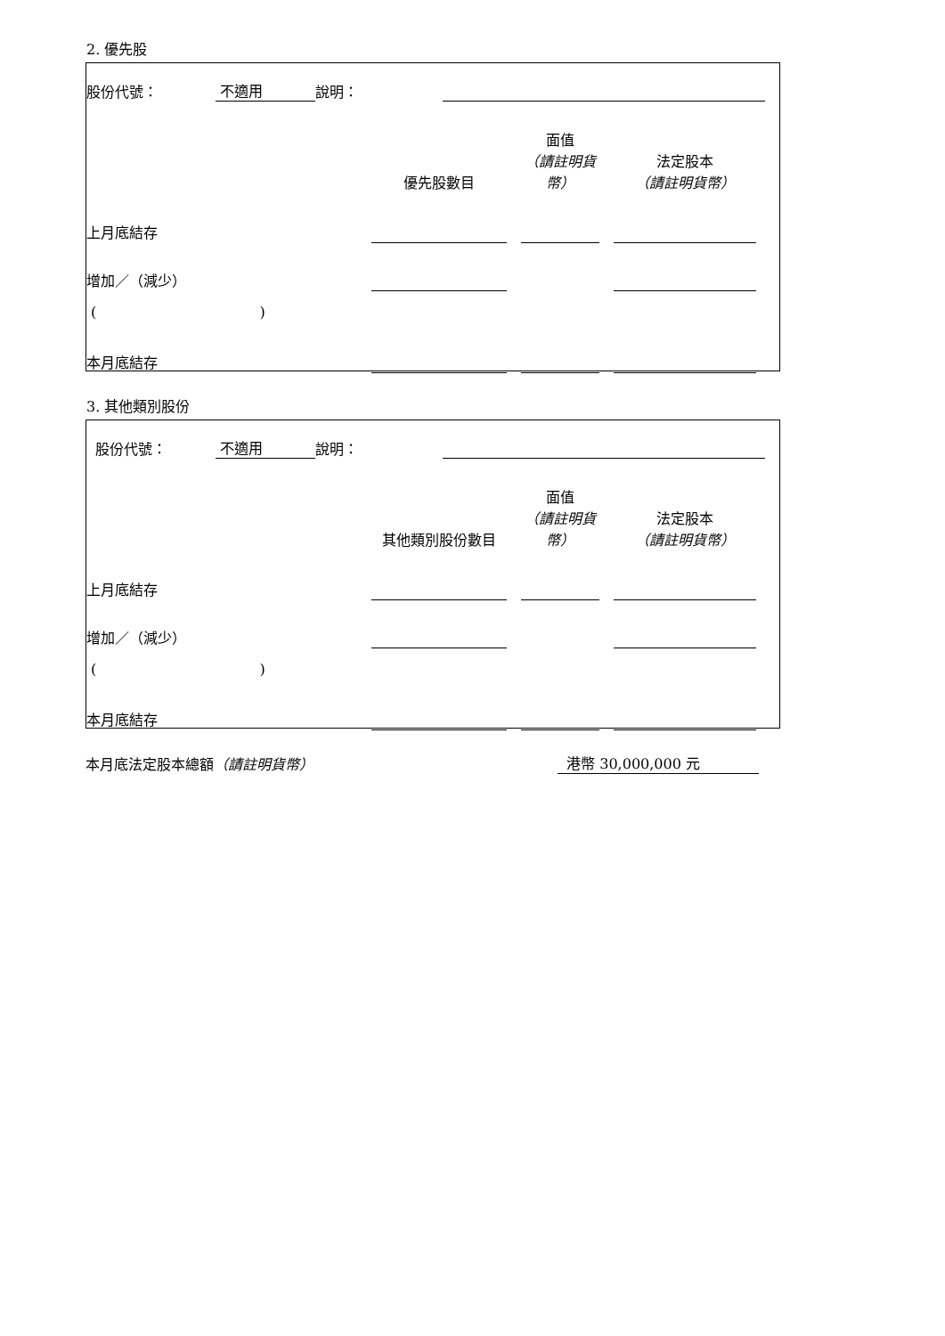2. 優先股
| 股份代號： | 不適用 | 說明： | | |
| | 優先股數目 | | 面值 （請註明貨幣） | | 法定股本 （請註明貨幣） | |
| 上月底結存 | | | | | | |
| 增加／（減少） | | | | | | |
| ( ) | | | | | | |
| 本月底結存 | | | | | | |
3. 其他類別股份
| 股份代號： | 不適用 | 說明： | | |
| | 其他類別股份數目 | | 面值 （請註明貨幣） | | 法定股本 （請註明貨幣） | |
| 上月底結存 | | | | | | |
| 增加／（減少） | | | | | | |
| ( ) | | | | | | |
| 本月底結存 | | | | | | |
| 本月底法定股本總額 （請註明貨幣） | 港幣 30,000,000 元 | |